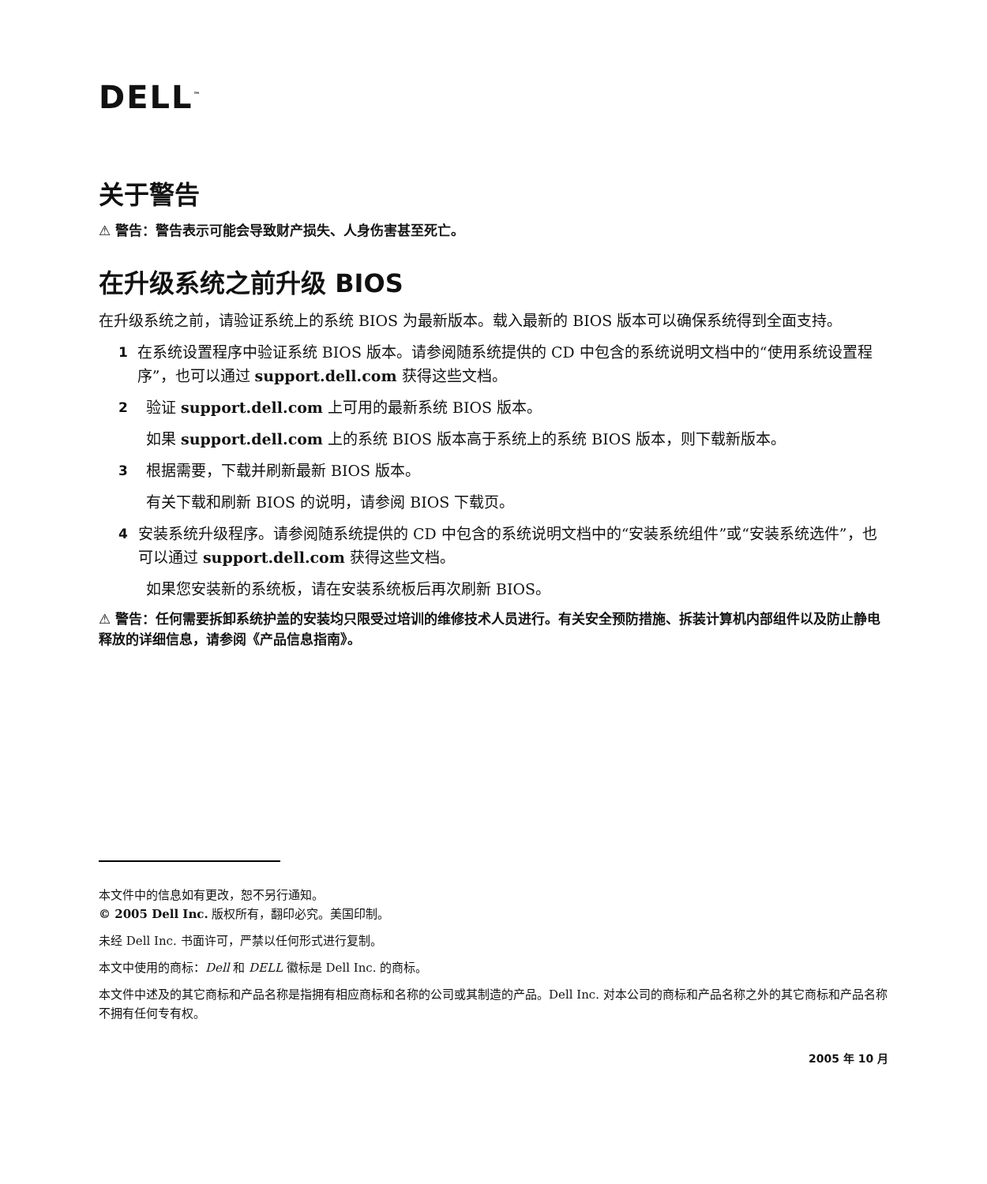DELL<sup>™</sup>
关于警告
⚠ 警告：警告表示可能会导致财产损失、人身伤害甚至死亡。
在升级系统之前升级 BIOS
在升级系统之前，请验证系统上的系统 BIOS 为最新版本。载入最新的 BIOS 版本可以确保系统得到全面支持。
1 在系统设置程序中验证系统 BIOS 版本。请参阅随系统提供的 CD 中包含的系统说明文档中的“使用系统设置程序”，也可以通过 support.dell.com 获得这些文档。
2 验证 support.dell.com 上可用的最新系统 BIOS 版本。
如果 support.dell.com 上的系统 BIOS 版本高于系统上的系统 BIOS 版本，则下载新版本。
3 根据需要，下载并刷新最新 BIOS 版本。
有关下载和刷新 BIOS 的说明，请参阅 BIOS 下载页。
4 安装系统升级程序。请参阅随系统提供的 CD 中包含的系统说明文档中的“安装系统组件”或“安装系统选件”，也可以通过 support.dell.com 获得这些文档。
如果您安装新的系统板，请在安装系统板后再次刷新 BIOS。
⚠ 警告：任何需要拆卸系统护盖的安装均只限受过培训的维修技术人员进行。有关安全预防措施、拆装计算机内部组件以及防止静电释放的详细信息，请参阅《产品信息指南》。
本文件中的信息如有更改，恕不另行通知。
© 2005 Dell Inc. 版权所有，翻印必究。美国印制。
未经 Dell Inc. 书面许可，严禁以任何形式进行复制。
本文中使用的商标：Dell 和 DELL 徽标是 Dell Inc. 的商标。
本文件中述及的其它商标和产品名称是指拥有相应商标和名称的公司或其制造的产品。Dell Inc. 对本公司的商标和产品名称之外的其它商标和产品名称不拥有任何专有权。
2005 年 10 月